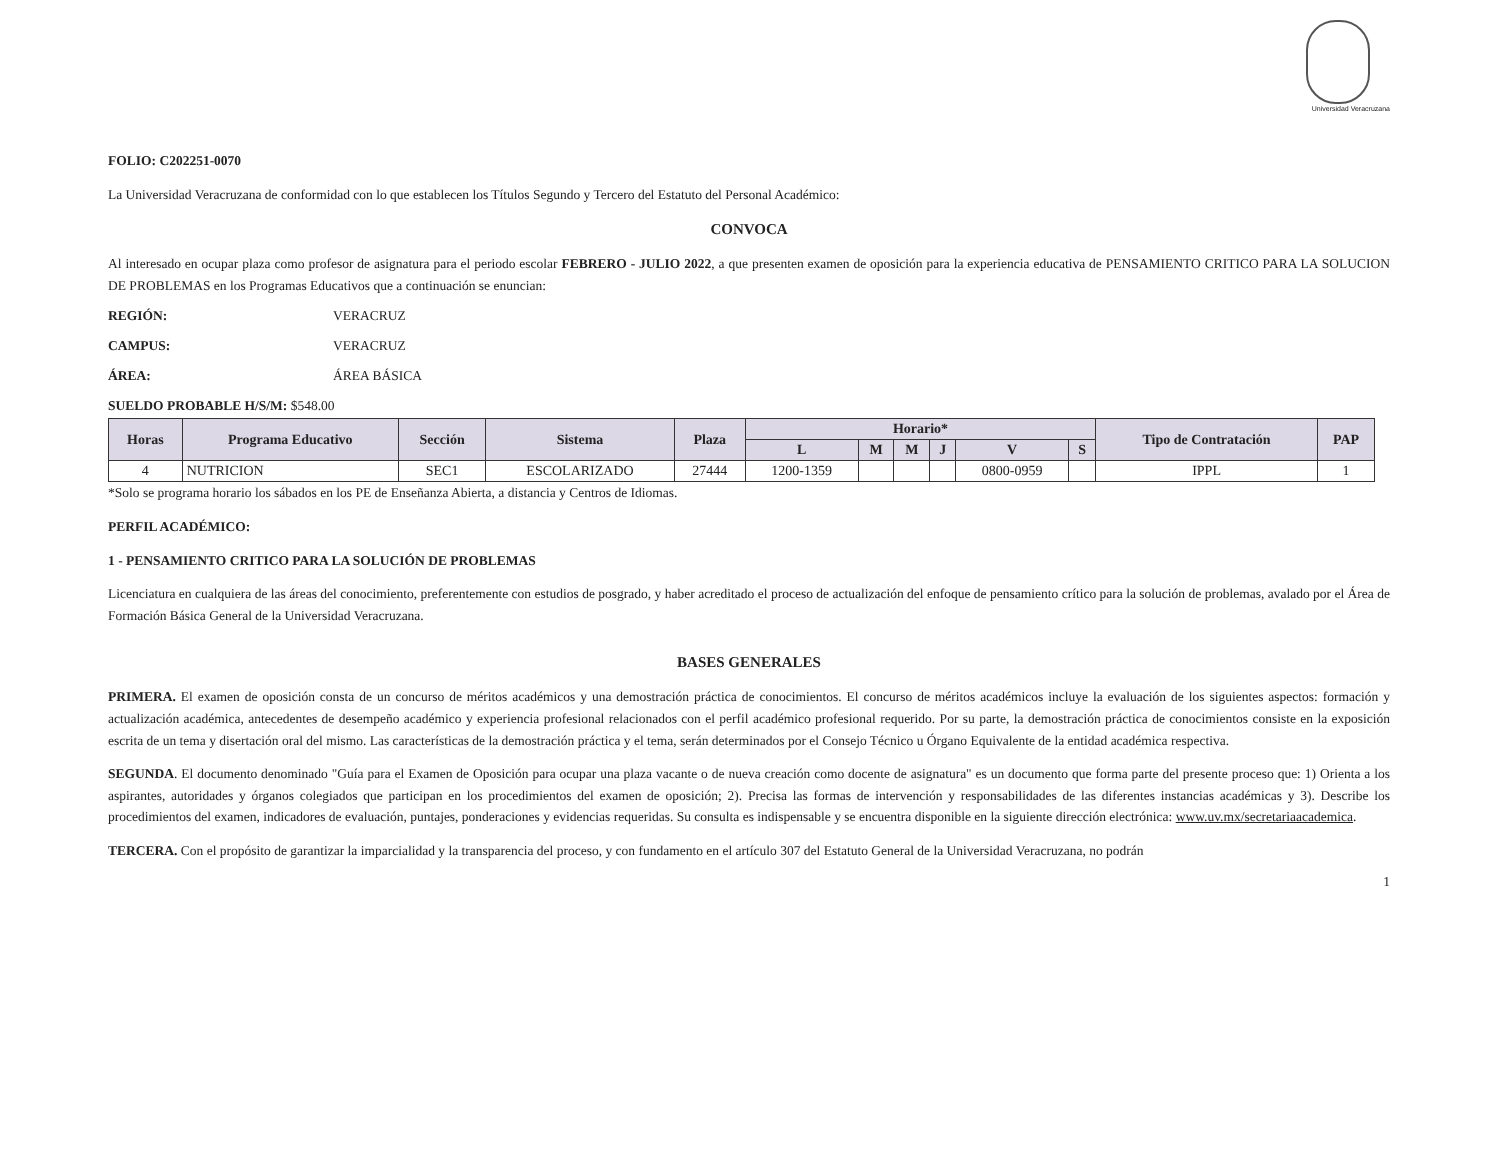Universidad Veracruzana
FOLIO: C202251-0070
La Universidad Veracruzana de conformidad con lo que establecen los Títulos Segundo y Tercero del Estatuto del Personal Académico:
CONVOCA
Al interesado en ocupar plaza como profesor de asignatura para el periodo escolar FEBRERO - JULIO 2022, a que presenten examen de oposición para la experiencia educativa de PENSAMIENTO CRITICO PARA LA SOLUCION DE PROBLEMAS en los Programas Educativos que a continuación se enuncian:
REGIÓN: VERACRUZ
CAMPUS: VERACRUZ
ÁREA: ÁREA BÁSICA
SUELDO PROBABLE H/S/M: $548.00
| Horas | Programa Educativo | Sección | Sistema | Plaza | Horario* | | | | | | Tipo de Contratación | PAP |
| --- | --- | --- | --- | --- | --- | --- | --- | --- | --- | --- | --- | --- |
| | | | | | L | M | M | J | V | S | | |
| 4 | NUTRICION | SEC1 | ESCOLARIZADO | 27444 | 1200-1359 | | | | 0800-0959 | | IPPL | 1 |
*Solo se programa horario los sábados en los PE de Enseñanza Abierta, a distancia y Centros de Idiomas.
PERFIL ACADÉMICO:
1 - PENSAMIENTO CRITICO PARA LA SOLUCIÓN DE PROBLEMAS
Licenciatura en cualquiera de las áreas del conocimiento, preferentemente con estudios de posgrado, y haber acreditado el proceso de actualización del enfoque de pensamiento crítico para la solución de problemas, avalado por el Área de Formación Básica General de la Universidad Veracruzana.
BASES GENERALES
PRIMERA. El examen de oposición consta de un concurso de méritos académicos y una demostración práctica de conocimientos. El concurso de méritos académicos incluye la evaluación de los siguientes aspectos: formación y actualización académica, antecedentes de desempeño académico y experiencia profesional relacionados con el perfil académico profesional requerido. Por su parte, la demostración práctica de conocimientos consiste en la exposición escrita de un tema y disertación oral del mismo. Las características de la demostración práctica y el tema, serán determinados por el Consejo Técnico u Órgano Equivalente de la entidad académica respectiva.
SEGUNDA. El documento denominado "Guía para el Examen de Oposición para ocupar una plaza vacante o de nueva creación como docente de asignatura" es un documento que forma parte del presente proceso que: 1) Orienta a los aspirantes, autoridades y órganos colegiados que participan en los procedimientos del examen de oposición; 2). Precisa las formas de intervención y responsabilidades de las diferentes instancias académicas y 3). Describe los procedimientos del examen, indicadores de evaluación, puntajes, ponderaciones y evidencias requeridas. Su consulta es indispensable y se encuentra disponible en la siguiente dirección electrónica: www.uv.mx/secretariaacademica.
TERCERA. Con el propósito de garantizar la imparcialidad y la transparencia del proceso, y con fundamento en el artículo 307 del Estatuto General de la Universidad Veracruzana, no podrán
1